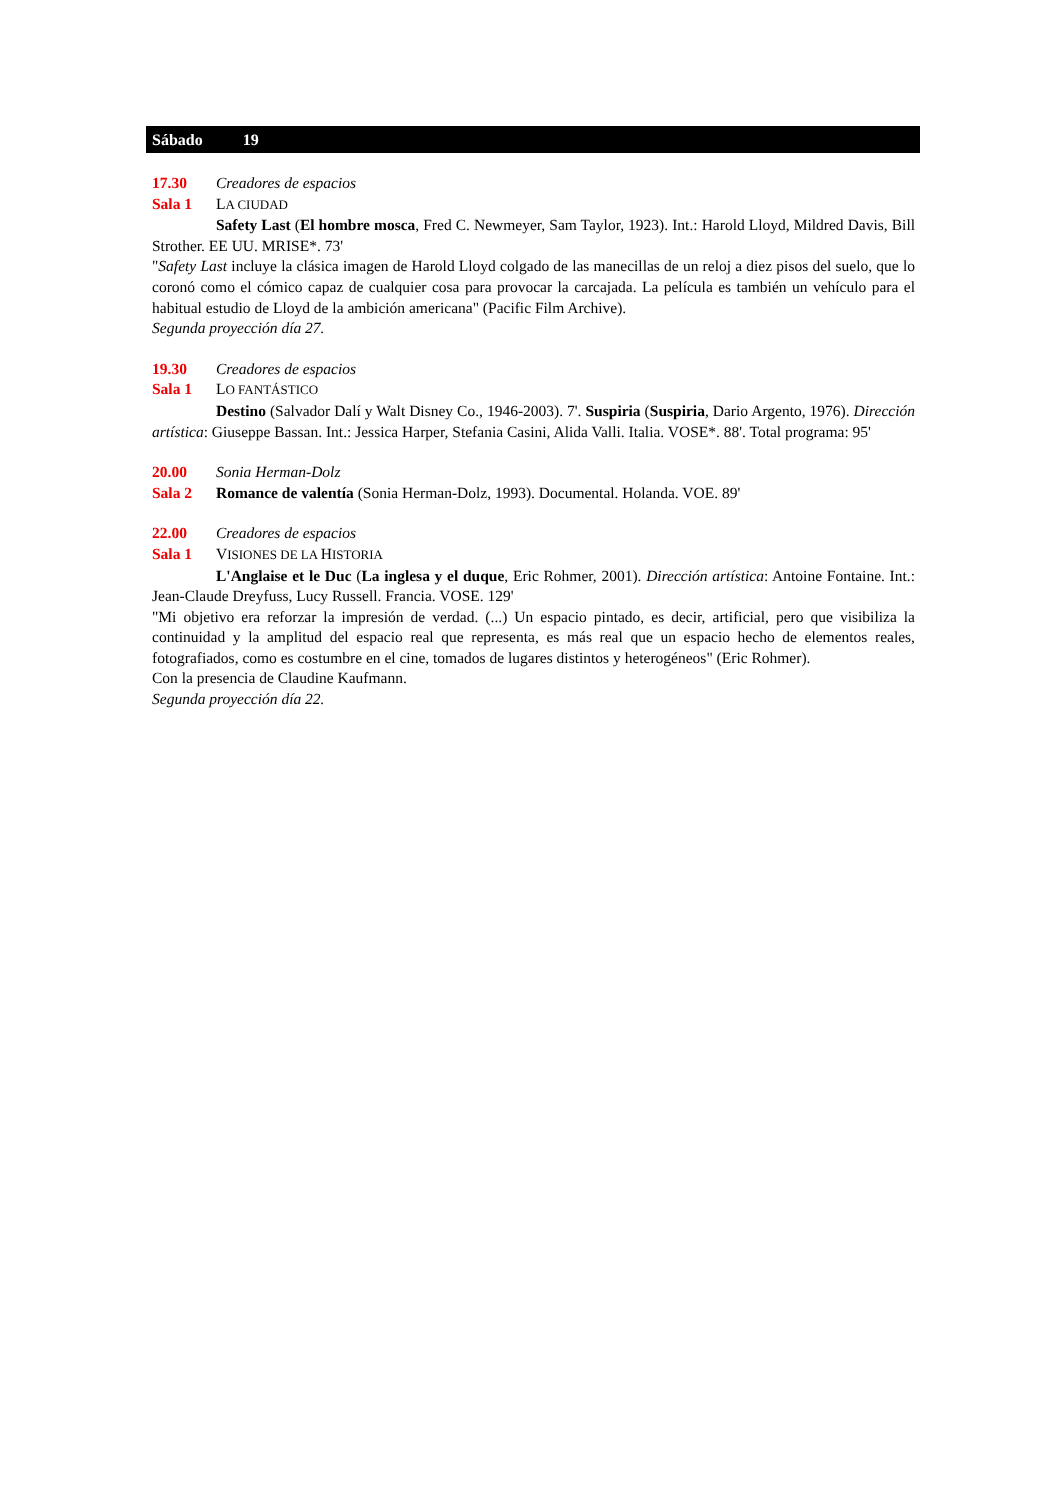Sábado 19
17.30 Creadores de espacios
Sala 1 LA CIUDAD
Safety Last (El hombre mosca, Fred C. Newmeyer, Sam Taylor, 1923). Int.: Harold Lloyd, Mildred Davis, Bill Strother. EE UU. MRISE*. 73'
"Safety Last incluye la clásica imagen de Harold Lloyd colgado de las manecillas de un reloj a diez pisos del suelo, que lo coronó como el cómico capaz de cualquier cosa para provocar la carcajada. La película es también un vehículo para el habitual estudio de Lloyd de la ambición americana" (Pacific Film Archive).
Segunda proyección día 27.
19.30 Creadores de espacios
Sala 1 LO FANTÁSTICO
Destino (Salvador Dalí y Walt Disney Co., 1946-2003). 7'. Suspiria (Suspiria, Dario Argento, 1976). Dirección artística: Giuseppe Bassan. Int.: Jessica Harper, Stefania Casini, Alida Valli. Italia. VOSE*. 88'. Total programa: 95'
20.00 Sonia Herman-Dolz
Sala 2 Romance de valentía (Sonia Herman-Dolz, 1993). Documental. Holanda. VOE. 89'
22.00 Creadores de espacios
Sala 1 VISIONES DE LA HISTORIA
L'Anglaise et le Duc (La inglesa y el duque, Eric Rohmer, 2001). Dirección artística: Antoine Fontaine. Int.: Jean-Claude Dreyfuss, Lucy Russell. Francia. VOSE. 129'
"Mi objetivo era reforzar la impresión de verdad. (...) Un espacio pintado, es decir, artificial, pero que visibiliza la continuidad y la amplitud del espacio real que representa, es más real que un espacio hecho de elementos reales, fotografiados, como es costumbre en el cine, tomados de lugares distintos y heterogéneos" (Eric Rohmer).
Con la presencia de Claudine Kaufmann.
Segunda proyección día 22.